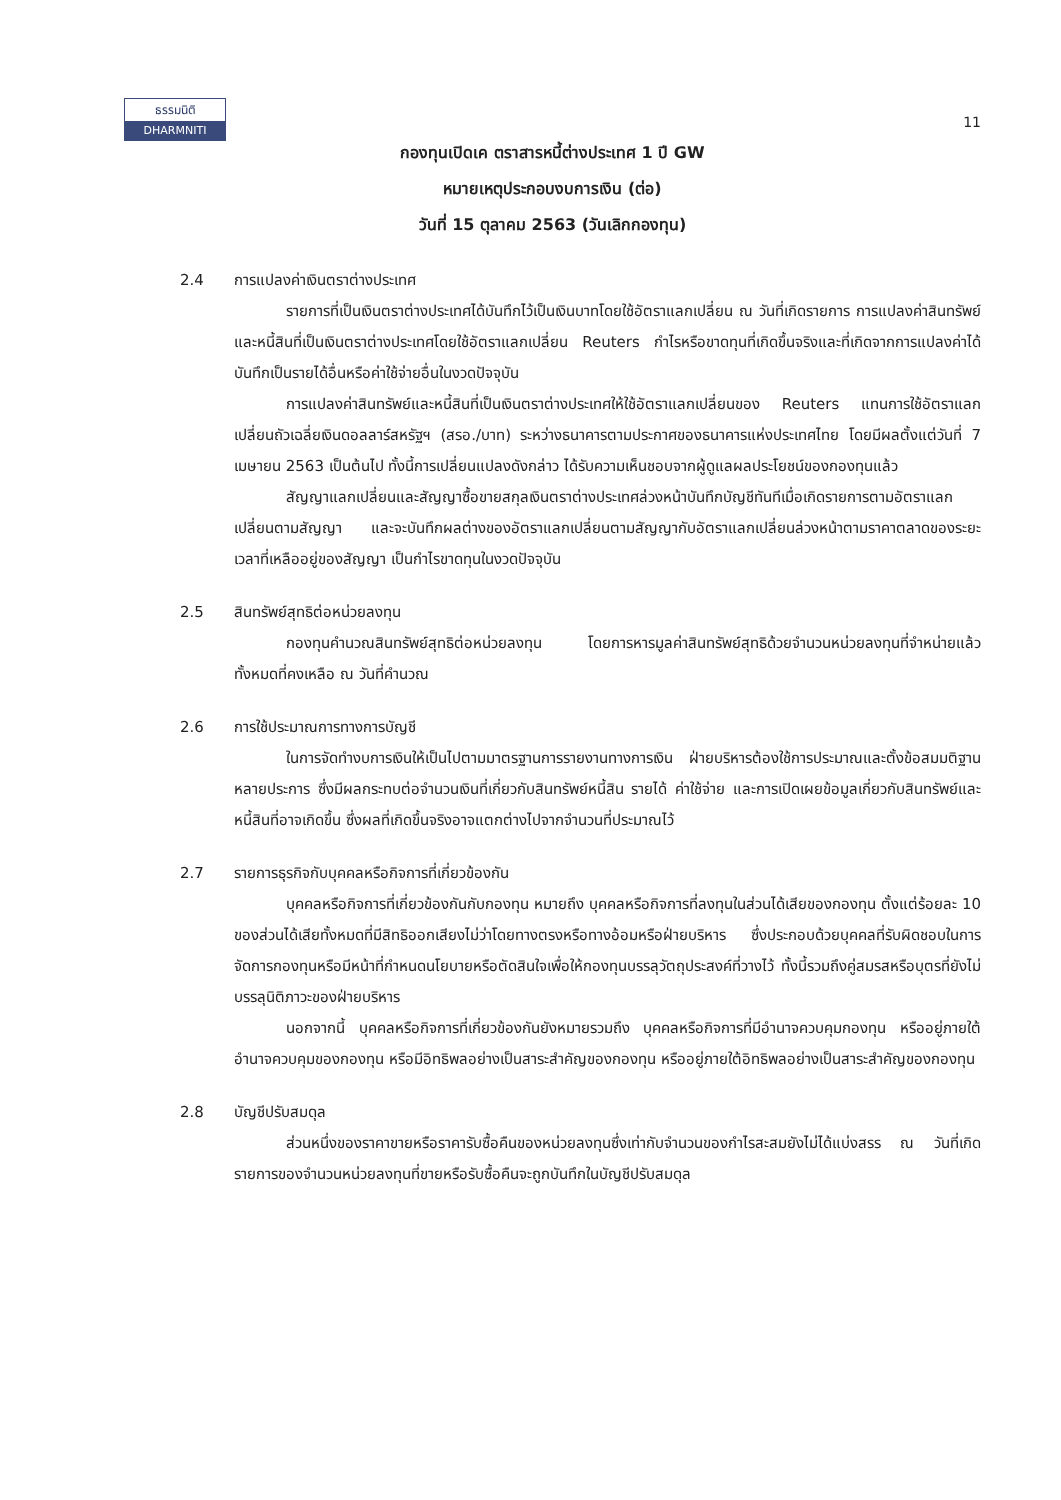ธรรมนิติ
DHARMNITI
11
กองทุนเปิดเค ตราสารหนี้ต่างประเทศ 1 ปี GW
หมายเหตุประกอบงบการเงิน (ต่อ)
วันที่ 15 ตุลาคม 2563 (วันเลิกกองทุน)
2.4 การแปลงค่าเงินตราต่างประเทศ
รายการที่เป็นเงินตราต่างประเทศได้บันทึกไว้เป็นเงินบาทโดยใช้อัตราแลกเปลี่ยน ณ วันที่เกิดรายการ การแปลงค่าสินทรัพย์และหนี้สินที่เป็นเงินตราต่างประเทศโดยใช้อัตราแลกเปลี่ยน Reuters กำไรหรือขาดทุนที่เกิดขึ้นจริงและที่เกิดจากการแปลงค่าได้บันทึกเป็นรายได้อื่นหรือค่าใช้จ่ายอื่นในงวดปัจจุบัน
การแปลงค่าสินทรัพย์และหนี้สินที่เป็นเงินตราต่างประเทศให้ใช้อัตราแลกเปลี่ยนของ Reuters แทนการใช้อัตราแลกเปลี่ยนถัวเฉลี่ยเงินดอลลาร์สหรัฐฯ (สรอ./บาท) ระหว่างธนาคารตามประกาศของธนาคารแห่งประเทศไทย โดยมีผลตั้งแต่วันที่ 7 เมษายน 2563 เป็นต้นไป ทั้งนี้การเปลี่ยนแปลงดังกล่าว ได้รับความเห็นชอบจากผู้ดูแลผลประโยชน์ของกองทุนแล้ว
สัญญาแลกเปลี่ยนและสัญญาซื้อขายสกุลเงินตราต่างประเทศล่วงหน้าบันทึกบัญชีทันทีเมื่อเกิดรายการตามอัตราแลกเปลี่ยนตามสัญญา และจะบันทึกผลต่างของอัตราแลกเปลี่ยนตามสัญญากับอัตราแลกเปลี่ยนล่วงหน้าตามราคาตลาดของระยะเวลาที่เหลืออยู่ของสัญญา เป็นกำไรขาดทุนในงวดปัจจุบัน
2.5 สินทรัพย์สุทธิต่อหน่วยลงทุน
กองทุนคำนวณสินทรัพย์สุทธิต่อหน่วยลงทุน โดยการหารมูลค่าสินทรัพย์สุทธิด้วยจำนวนหน่วยลงทุนที่จำหน่ายแล้วทั้งหมดที่คงเหลือ ณ วันที่คำนวณ
2.6 การใช้ประมาณการทางการบัญชี
ในการจัดทำงบการเงินให้เป็นไปตามมาตรฐานการรายงานทางการเงิน ฝ่ายบริหารต้องใช้การประมาณและตั้งข้อสมมติฐานหลายประการ ซึ่งมีผลกระทบต่อจำนวนเงินที่เกี่ยวกับสินทรัพย์หนี้สิน รายได้ ค่าใช้จ่าย และการเปิดเผยข้อมูลเกี่ยวกับสินทรัพย์และหนี้สินที่อาจเกิดขึ้น ซึ่งผลที่เกิดขึ้นจริงอาจแตกต่างไปจากจำนวนที่ประมาณไว้
2.7 รายการธุรกิจกับบุคคลหรือกิจการที่เกี่ยวข้องกัน
บุคคลหรือกิจการที่เกี่ยวข้องกันกับกองทุน หมายถึง บุคคลหรือกิจการที่ลงทุนในส่วนได้เสียของกองทุน ตั้งแต่ร้อยละ 10 ของส่วนได้เสียทั้งหมดที่มีสิทธิออกเสียงไม่ว่าโดยทางตรงหรือทางอ้อมหรือฝ่ายบริหาร ซึ่งประกอบด้วยบุคคลที่รับผิดชอบในการจัดการกองทุนหรือมีหน้าที่กำหนดนโยบายหรือตัดสินใจเพื่อให้กองทุนบรรลุวัตถุประสงค์ที่วางไว้ ทั้งนี้รวมถึงคู่สมรสหรือบุตรที่ยังไม่บรรลุนิติภาวะของฝ่ายบริหาร
นอกจากนี้ บุคคลหรือกิจการที่เกี่ยวข้องกันยังหมายรวมถึง บุคคลหรือกิจการที่มีอำนาจควบคุมกองทุน หรืออยู่ภายใต้อำนาจควบคุมของกองทุน หรือมีอิทธิพลอย่างเป็นสาระสำคัญของกองทุน หรืออยู่ภายใต้อิทธิพลอย่างเป็นสาระสำคัญของกองทุน
2.8 บัญชีปรับสมดุล
ส่วนหนึ่งของราคาขายหรือราคารับซื้อคืนของหน่วยลงทุนซึ่งเท่ากับจำนวนของกำไรสะสมยังไม่ได้แบ่งสรร ณ วันที่เกิดรายการของจำนวนหน่วยลงทุนที่ขายหรือรับซื้อคืนจะถูกบันทึกในบัญชีปรับสมดุล